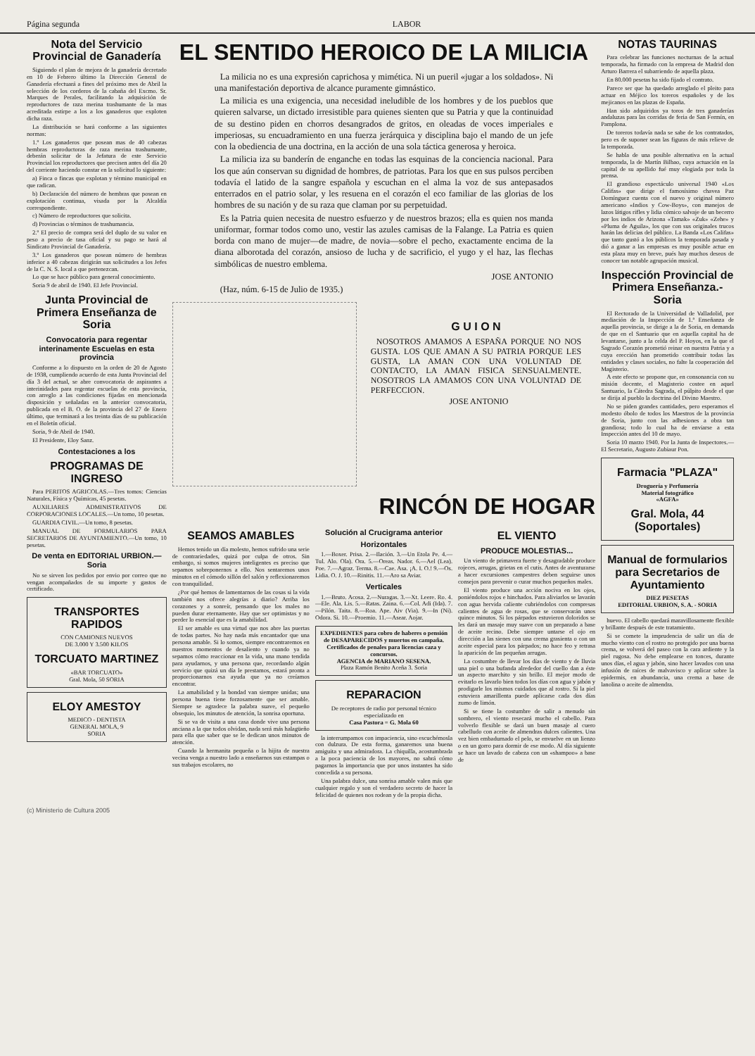Página segunda LABOR
Nota del Servicio Provincial de Ganadería
Siguiendo el plan de mejora de la ganadería decretado en 10 de Febrero último la Dirección General de Ganadería efectuará a fines del próximo mes de Abril la selección de los corderos de la cabaña del Excmo. Sr. Marques de Perales, facilitando la adquisición de reproductores de raza merina trashumante de la mas acreditada estirpe a los a los ganaderos que exploten dicha raza.
La distribución se hará conforme a las siguientes normas:
1.º Los ganaderos que posean mas de 40 cabezas hembras reproductoras de raza merina trashumante, deberán solicitar de la Jefatura de este Servicio Provincial los reproductores que precisen antes del día 20 del corriente haciendo constar en la solicitud lo siguiente:
a) Finca o fincas que explotan y término municipal en que radican.
b) Declaración del número de hembras que posean en explotación continua, visada por la Alcaldía correspondiente.
c) Número de reproductores que solicita.
d) Provincias o términos de trashumancia.
2.º El precio de compra será del duplo de su valor en peso a precio de tasa oficial y su pago se hará al Sindicato Provincial de Ganadería.
3.º Los ganaderos que posean número de hembras inferior a 40 cabezas dirigirán sus solicitudes a los Jefes de la C. N. S. local a que pertenezcan.
Lo que se hace público para general conocimiento.
Soria 9 de abril de 1940. El Jefe Provincial.
Junta Provincial de Primera Enseñanza de Soria
Convocatoria para regentar interinamente Escuelas en esta provincia
Conforme a lo dispuesto en la orden de 20 de Agosto de 1938, cumpliendo acuerdo de esta Junta Provincial del día 3 del actual, se abre convocatoria de aspirantes a interinidades para regentar escuelas de esta provincia, con arreglo a las condiciones fijadas en mencionada disposición y señaladas en la anterior convocatoria, publicada en el B. O. de la provincia del 27 de Enero último, que terminará a los treinta días de su publicación en el Boletín oficial.
Soria, 9 de Abril de 1940.
El Presidente, Eloy Sanz.
Contestaciones a los
PROGRAMAS DE INGRESO
Para PERITOS AGRICOLAS.—Tres tomos: Ciencias Naturales, Física y Químicas, 45 pesetas.
AUXILIARES ADMINISTRATIVOS DE CORPORACIONES LOCALES.—Un tomo, 10 pesetas.
GUARDIA CIVIL.—Un tomo, 8 pesetas.
MANUAL DE FORMULARIOS PARA SECRETARIOS DE AYUNTAMIENTO.—Un tomo, 10 pesetas.
De venta en EDITORIAL URBION.—Soria
No se sirven los pedidos por envio por correo que no vengan acompañados de su importe y gastos de certificado.
TRANSPORTES RAPIDOS
CON CAMIONES NUEVOS
DE 3.000 Y 3.500 KILOS
TORCUATO MARTINEZ
«BAR TORCUATO»
Gral. Mola, 50 SORIA
ELOY AMESTOY
MEDICO - DENTISTA
GENERAL MOLA, 9
SORIA
EL SENTIDO HEROICO DE LA MILICIA
La milicia no es una expresión caprichosa y mimética. Ni un pueril «jugar a los soldados». Ni una manifestación deportiva de alcance puramente gimnástico.
La milicia es una exigencia, una necesidad ineludible de los hombres y de los pueblos que quieren salvarse, un dictado irresistible para quienes sienten que su Patria y que la continuidad de su destino piden en chorros desangrados de gritos, en oleadas de voces imperiales e imperiosas, su encuadramiento en una fuerza jerárquica y disciplina bajo el mando de un jefe con la obediencia de una doctrina, en la acción de una sola táctica generosa y heroica.
La milicia iza su banderín de enganche en todas las esquinas de la conciencia nacional. Para los que aún conservan su dignidad de hombres, de patriotas. Para los que en sus pulsos perciben todavía el latido de la sangre española y escuchan en el alma la voz de sus antepasados enterrados en el patrio solar, y les resuena en el corazón el eco familiar de las glorias de los hombres de su nación y de su raza que claman por su perpetuidad.
Es la Patria quien necesita de nuestro esfuerzo y de nuestros brazos; ella es quien nos manda uniformar, formar todos como uno, vestir las azules camisas de la Falange. La Patria es quien borda con mano de mujer—de madre, de novia—sobre el pecho, exactamente encima de la diana alborotada del corazón, ansioso de lucha y de sacrificio, el yugo y el haz, las flechas simbólicas de nuestro emblema.
JOSE ANTONIO
(Haz, núm. 6-15 de Julio de 1935.)
G U I O N
NOSOTROS AMAMOS A ESPAÑA PORQUE NO NOS GUSTA. LOS QUE AMAN A SU PATRIA PORQUE LES GUSTA, LA AMAN CON UNA VOLUNTAD DE CONTACTO, LA AMAN FISICA SENSUALMENTE. NOSOTROS LA AMAMOS CON UNA VOLUNTAD DE PERFECCION.
JOSE ANTONIO
RINCÓN DE HOGAR
SEAMOS AMABLES
Hemos tenido un día molesto, hemos sufrido una serie de contrariedades, quizá por culpa de otros. Sin embargo, si somos mujeres inteligentes es preciso que sepamos sobreponernos a ello. Nos sentaremos unos minutos en el cómodo sillón del salón y reflexionaremos con tranquilidad.
¿Por qué hemos de lamentarnos de las cosas si la vida también nos ofrece alegrías a diario? Arriba los corazones y a sonreír, pensando que los males no pueden durar eternamente. Hay que ser optimistas y no perder lo esencial que es la amabilidad.
El ser amable es una virtud que nos abre las puertas de todas partes. No hay nada más encantador que una persona amable. Si lo somos, siempre encontraremos en nuestros momentos de desaliento y cuando ya no sepamos cómo reaccionar en la vida, una mano tendida para ayudarnos, y una persona que, recordando algún servicio que quizá un día le prestamos, estará pronta a proporcionarnos esa ayuda que ya no creíamos encontrar.
La amabilidad y la bondad van siempre unidas; una persona buena tiene forzosamente que ser amable. Siempre se agradece la palabra suave, el pequeño obsequio, los minutos de atención, la sonrisa oportuna.
Si se va de visita a una casa donde vive una persona anciana a la que todos olvidan, nada será más halagüeño para ella que saber que se le dedican unos minutos de atención.
Cuando la hermanita pequeña o la hijita de nuestra vecina venga a nuestro lado a enseñarnos sus estampas o sus trabajos escolares, no
Solución al Crucigrama anterior
Horizontales
1.—Boxer. Prisa. 2.—Ilación. 3.—Un Etola Pe. 4.—Tul. Alo. Ola). Ora. 5.—Oreas. Nador. 6.—Ael (Lea). Poe. 7.—Agraz. Terma. 8.—Cae. Asa. ¡A. I. O.! 9.—Os. Lidia. O. J. 10.—Rinitis. 11.—Aro sa Aviar.
Verticales
1.—Bruto. Acosa. 2.—Nuragas. 3.—Xt. Leere. Ro. 4.—Ele. Ala. Lis. 5.—Ratas. Zaina. 6.—Col. Adi (Ida). 7.—Pilón. Taita. 8.—Roa. Ape. Aiv (Via). 9.—In (Ni). Odora. Si. 10.—Proemio. 11.—Asear. Aojar.
EXPEDIENTES para cobro de haberes o pensión de DESAPARECIDOS y muertos en campaña. Certificados de penales para licencias caza y concursos.
AGENCIA de MARIANO SESENA.
Plaza Ramón Benito Aceña 3. Soria
REPARACION
De receptores de radio por personal técnico especializado en
Casa Pastora = G. Mola 60
la interrumpamos con impaciencia, sino escuchémosla con dulzura. De esta forma, ganaremos una buena amiguita y una admiradora. La chiquilla, acostumbrada a la poca paciencia de los mayores, no sabrá cómo pagarnos la importancia que por unos instantes ha sido concedida a su persona.
Una palabra dulce, una sonrisa amable valen más que cualquier regalo y son el verdadero secreto de hacer la felicidad de quienes nos rodean y de la propia dicha.
EL VIENTO
PRODUCE MOLESTIAS...
Un viento de primavera fuerte y desagradable produce rojeces, arrugas, grietas en el cutis. Antes de aventurarse a hacer excursiones campestres deben seguirse unos consejos para prevenir o curar muchos pequeños males.
El viento produce una acción nociva en los ojos, poniéndolos rojos e hinchados. Para aliviarlos se lavarán con agua hervida caliente cubriéndolos con compresas calientes de agua de rosas, que se conservarán unos quince minutos. Si los párpados estuvieron doloridos se les dará un masaje muy suave con un preparado a base de aceite recino. Debe siempre untarse el ojo en dirección a las sienes con una crema grasienta o con un aceite especial para los párpados; no hace feo y retrasa la aparición de las pequeñas arrugas.
La costumbre de llevar los días de viento y de lluvia una piel o una bufanda alrededor del cuello dan a éste un aspecto marchito y sin brillo. El mejor modo de evitarlo es lavarlo bien todos los días con agua y jabón y prodigarle los mismos cuidados que al rostro. Si la piel estuviera amarillenta puede aplicarse cada dos días zumo de limón.
Si se tiene la costumbre de salir a menudo sin sombrero, el viento resecará mucho el cabello. Para volverlo flexible se dará un buen masaje al cuero cabelludo con aceite de almendras dulces calientes. Una vez bien embadurnado el pelo, se envuelve en un lienzo o en un gorro para dormir de ese modo. Al día siguiente se hace un lavado de cabeza con un «shampoo» a base de
NOTAS TAURINAS
Para celebrar las funciones nocturnas de la actual temporada, ha firmado con la empresa de Madrid don Arturo Barrera el subarriendo de aquella plaza.
En 80.000 pesetas ha sido fijado el contrato.
Parece ser que ha quedado arreglado el pleito para actuar en Méjico los toreros españoles y de los mejicanos en las plazas de España.
Han sido adquiridos ya toros de tres ganaderías andaluzas para las corridas de feria de San Fermín, en Pamplona.
De toreros todavía nada se sabe de los contratados, pero es de suponer sean las figuras de más relieve de la temporada.
Se habla de una posible alternativa en la actual temporada, la de Martín Bilbao, cuya actuación en la capital de su apellido fué muy elogiada por toda la prensa.
El grandioso espectáculo universal 1940 «Los Califas» que dirige el famosísimo chavea Paz Domínguez cuenta con el nuevo y original número americano «Indios y Cow-Boys», con manejos de lazos látigos rifles y lidia cómico salvaje de un becerro por los indios de Arizona «Tamak» «Zuk» «Zehe» y «Pluma de Aguila», los que con sus originales trucos harán las delicias del público. La Banda «Los Califas» que tanto gustó a los públicos la temporada pasada y dió a ganar a las empresas es muy posible actue en esta plaza muy en breve, pués hay muchos deseos de conocer tan notable agrupación musical.
Inspección Provincial de Primera Enseñanza.-Soria
El Rectorado de la Universidad de Valladolid, por mediación de la Inspección de 1.ª Enseñanza de aquella provincia, se dirige a la de Soria, en demanda de que en el Santuario que en aquella capital ha de levantarse, junto a la celda del P. Hoyos, en la que el Sagrado Corazón prometió reinar en nuestra Patria y a cuya erección han prometido contribuir todas las entidades y clases sociales, no falte la cooperación del Magisterio.
A este efecto se propone que, en consonancia con su misión docente, el Magisterio costee en aquel Santuario, la Cátedra Sagrada, el púlpito desde el que se dirija al pueblo la doctrina del Divino Maestro.
No se piden grandes cantidades, pero esperamos el modesto óbolo de todos los Maestros de la provincia de Soria, junto con las adhesiones a obra tan grandiosa; todo lo cual ha de enviarse a esta Inspección antes del 10 de mayo.
Soria 10 marzo 1940. Por la Junta de Inspectores.—El Secretario, Augusto Zubiaur Pon.
Farmacia "PLAZA"
Droguería y Perfumería
Material fotográfico
«AGFA»
Gral. Mola, 44 (Soportales)
Manual de formularios para Secretarios de Ayuntamiento
DIEZ PESETAS
EDITORIAL URBION, S. A. - SORIA
huevo. El cabello quedará maravillosamente flexible y brillante después de este tratamiento.
Si se comete la imprudencia de salir un día de mucho viento con el rostro no protegido por una buena crema, se volverá del paseo con la cara ardiente y la piel rugosa. No debe emplearse en tonces, durante unos días, el agua y jabón, sino hacer lavados con una infusión de raíces de malvavisco y aplicar sobre la epidermis, en abundancia, una crema a base de lanolina o aceite de almendra.
(c) Ministerio de Cultura 2005